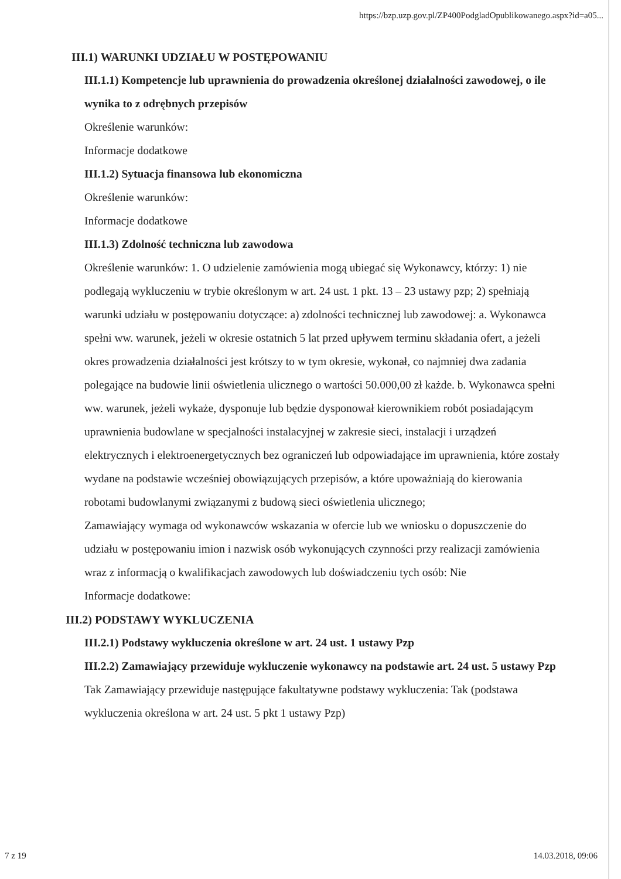https://bzp.uzp.gov.pl/ZP400PodgladOpublikowanego.aspx?id=a05...
III.1) WARUNKI UDZIAŁU W POSTĘPOWANIU
III.1.1) Kompetencje lub uprawnienia do prowadzenia określonej działalności zawodowej, o ile wynika to z odrębnych przepisów
Określenie warunków:
Informacje dodatkowe
III.1.2) Sytuacja finansowa lub ekonomiczna
Określenie warunków:
Informacje dodatkowe
III.1.3) Zdolność techniczna lub zawodowa
Określenie warunków: 1. O udzielenie zamówienia mogą ubiegać się Wykonawcy, którzy: 1) nie podlegają wykluczeniu w trybie określonym w art. 24 ust. 1 pkt. 13 – 23 ustawy pzp; 2) spełniają warunki udziału w postępowaniu dotyczące: a) zdolności technicznej lub zawodowej: a. Wykonawca spełni ww. warunek, jeżeli w okresie ostatnich 5 lat przed upływem terminu składania ofert, a jeżeli okres prowadzenia działalności jest krótszy to w tym okresie, wykonał, co najmniej dwa zadania polegające na budowie linii oświetlenia ulicznego o wartości 50.000,00 zł każde. b. Wykonawca spełni ww. warunek, jeżeli wykaże, dysponuje lub będzie dysponował kierownikiem robót posiadającym uprawnienia budowlane w specjalności instalacyjnej w zakresie sieci, instalacji i urządzeń elektrycznych i elektroenergetycznych bez ograniczeń lub odpowiadające im uprawnienia, które zostały wydane na podstawie wcześniej obowiązujących przepisów, a które upoważniają do kierowania robotami budowlanymi związanymi z budową sieci oświetlenia ulicznego;
Zamawiający wymaga od wykonawców wskazania w ofercie lub we wniosku o dopuszczenie do udziału w postępowaniu imion i nazwisk osób wykonujących czynności przy realizacji zamówienia wraz z informacją o kwalifikacjach zawodowych lub doświadczeniu tych osób: Nie
Informacje dodatkowe:
III.2) PODSTAWY WYKLUCZENIA
III.2.1) Podstawy wykluczenia określone w art. 24 ust. 1 ustawy Pzp
III.2.2) Zamawiający przewiduje wykluczenie wykonawcy na podstawie art. 24 ust. 5 ustawy Pzp Tak Zamawiający przewiduje następujące fakultatywne podstawy wykluczenia: Tak (podstawa wykluczenia określona w art. 24 ust. 5 pkt 1 ustawy Pzp)
7 z 19 14.03.2018, 09:06